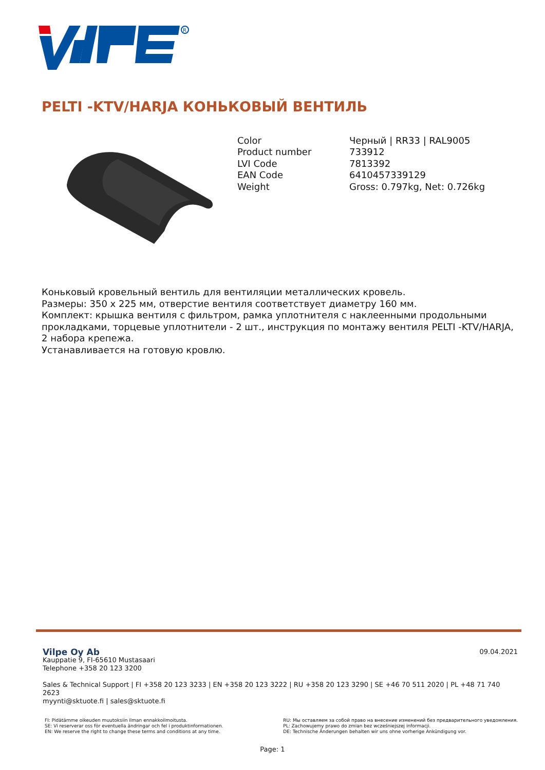R
PELTI -KTV/HARJA КОНЬКОВЫЙ ВЕНТИЛЬ
| Color | Черный / RR33 / RAL9005 |
| Product number | 733912 |
| LVI Code | 7813392 |
| EAN Code | 6410457339129 |
| Weight | Gross: 0.797kg, Net: 0.726kg |
Коньковый кровельный вентиль для вентиляции металлических кровель.
Размеры: 350 x 225 мм, отверстие вентиля соответствует диаметру 160 мм.
Комплект: крышка вентиля с фильтром, рамка уплотнителя с наклеенными продольными прокладками, торцевые уплотнители - 2 шт., инструкция по монтажу вентиля PELTI -KTV/HARJA, 2 набора крепежа.
Устанавливается на готовую кровлю.
09.04.2021
Vilpe Oy Ab
Kauppatie 9, FI-65610 Mustasaari
Telephone +358 20 123 3200
Sales & Technical Support | FI +358 20 123 3233 | EN +358 20 123 3222 | RU +358 20 123 3290 | SE +46 70 511 2020 | PL +48 71 740 2623
myynti@sktuote.fi | sales@sktuote.fi
FI: Pidätämme oikeuden muutoksiin ilman ennakkoilmoitusta.
SE: Vi reserverar oss för eventuella ändringar och fel i produktinformationen.
EN: We reserve the right to change these terms and conditions at any time.
RU: Мы оставляем за собой право на внесение изменений без предварительного уведомления.
PL: Zachowujemy prawo do zmian bez wcześniejszej informacji.
DE: Technische Änderungen behalten wir uns ohne vorherige Ankündigung vor.
Page: 1